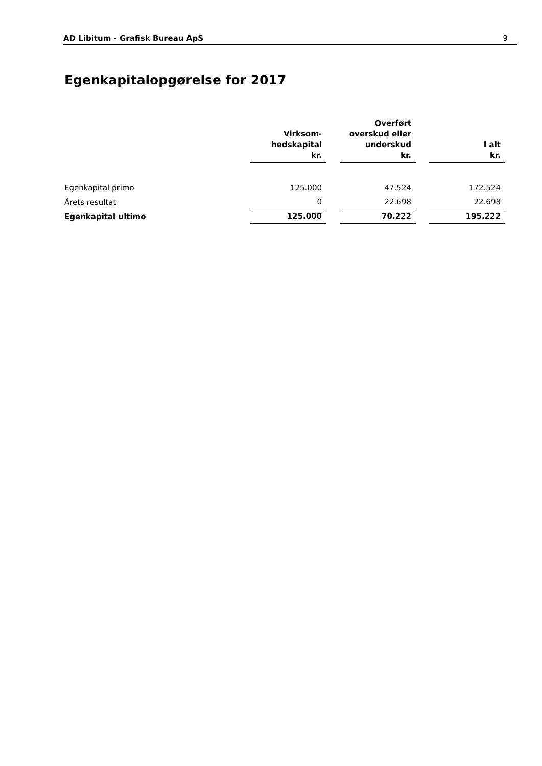AD Libitum - Grafisk Bureau ApS 9
Egenkapitalopgørelse for 2017
| | Virksom- hedskapital kr. | | Overført overskud eller underskud kr. | | I alt kr. |
| Egenkapital primo | 125.000 | | 47.524 | | 172.524 |
| Årets resultat | 0 | | 22.698 | | 22.698 |
| Egenkapital ultimo | 125.000 | | 70.222 | | 195.222 |